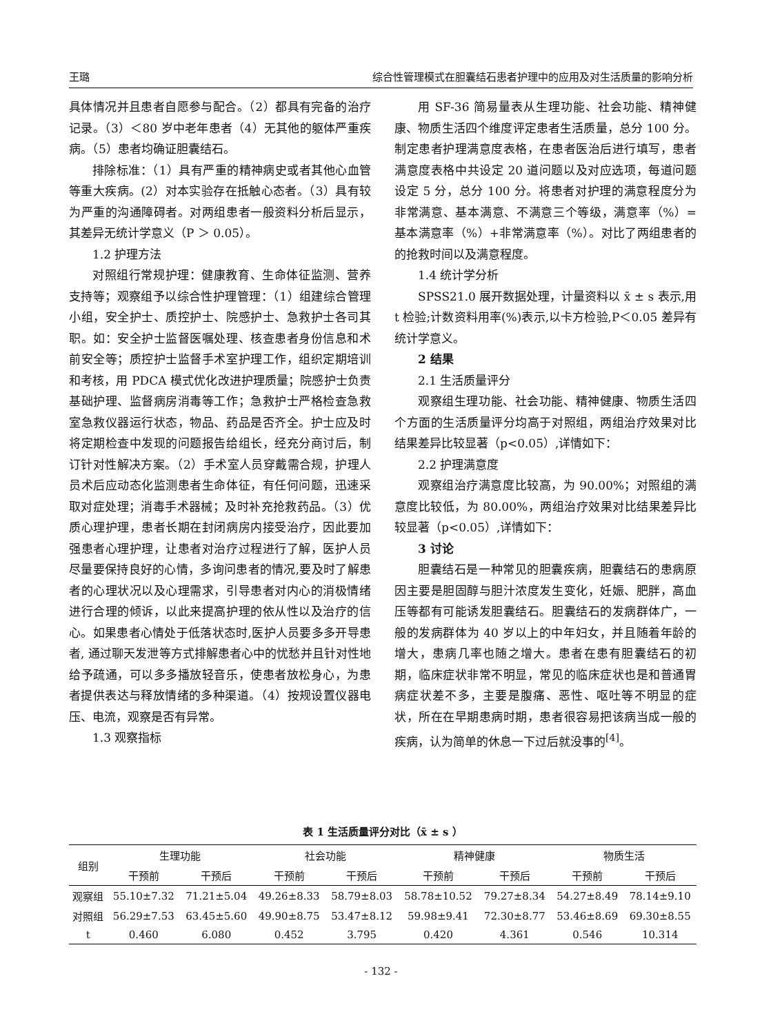王璐 综合性管理模式在胆囊结石患者护理中的应用及对生活质量的影响分析
具体情况并且患者自愿参与配合。（2）都具有完备的治疗记录。（3）＜80 岁中老年患者（4）无其他的躯体严重疾病。（5）患者均确证胆囊结石。
排除标准：（1）具有严重的精神病史或者其他心血管等重大疾病。(2）对本实验存在抵触心态者。（3）具有较为严重的沟通障碍者。对两组患者一般资料分析后显示，其差异无统计学意义（P ＞ 0.05）。
1.2 护理方法
对照组行常规护理：健康教育、生命体征监测、营养支持等；观察组予以综合性护理管理：（1）组建综合管理小组，安全护士、质控护士、院感护士、急救护士各司其职。如：安全护士监督医嘱处理、核查患者身份信息和术前安全等；质控护士监督手术室护理工作，组织定期培训和考核，用 PDCA 模式优化改进护理质量；院感护士负责基础护理、监督病房消毒等工作；急救护士严格检查急救室急救仪器运行状态，物品、药品是否齐全。护士应及时将定期检查中发现的问题报告给组长，经充分商讨后，制订针对性解决方案。（2）手术室人员穿戴需合规，护理人员术后应动态化监测患者生命体征，有任何问题，迅速采取对症处理；消毒手术器械；及时补充抢救药品。（3）优质心理护理，患者长期在封闭病房内接受治疗，因此要加强患者心理护理，让患者对治疗过程进行了解，医护人员尽量要保持良好的心情，多询问患者的情况,要及时了解患者的心理状况以及心理需求，引导患者对内心的消极情绪进行合理的倾诉，以此来提高护理的依从性以及治疗的信心。如果患者心情处于低落状态时,医护人员要多多开导患者, 通过聊天发泄等方式排解患者心中的忧愁并且针对性地给予疏通，可以多多播放轻音乐，使患者放松身心，为患者提供表达与释放情绪的多种渠道。（4）按规设置仪器电压、电流，观察是否有异常。
1.3 观察指标
用 SF-36 简易量表从生理功能、社会功能、精神健康、物质生活四个维度评定患者生活质量，总分 100 分。制定患者护理满意度表格，在患者医治后进行填写，患者满意度表格中共设定 20 道问题以及对应选项，每道问题设定 5 分，总分 100 分。将患者对护理的满意程度分为非常满意、基本满意、不满意三个等级，满意率（%）=基本满意率（%）+非常满意率（%）。对比了两组患者的的抢救时间以及满意程度。
1.4 统计学分析
SPSS21.0 展开数据处理，计量资料以 x̄ ± s 表示,用 t 检验;计数资料用率(%)表示,以卡方检验,P＜0.05 差异有统计学意义。
2 结果
2.1 生活质量评分
观察组生理功能、社会功能、精神健康、物质生活四个方面的生活质量评分均高于对照组，两组治疗效果对比结果差异比较显著（p<0.05）,详情如下：
2.2 护理满意度
观察组治疗满意度比较高，为 90.00%；对照组的满意度比较低，为 80.00%，两组治疗效果对比结果差异比较显著（p<0.05）,详情如下：
3 讨论
胆囊结石是一种常见的胆囊疾病，胆囊结石的患病原因主要是胆固醇与胆汁浓度发生变化，妊娠、肥胖，高血压等都有可能诱发胆囊结石。胆囊结石的发病群体广，一般的发病群体为 40 岁以上的中年妇女，并且随着年龄的增大，患病几率也随之增大。患者在患有胆囊结石的初期，临床症状非常不明显，常见的临床症状也是和普通胃病症状差不多，主要是腹痛、恶性、呕吐等不明显的症状，所在在早期患病时期，患者很容易把该病当成一般的疾病，认为简单的休息一下过后就没事的<sup>[4]</sup>。
表 1 生活质量评分对比（x̄ ± s ）
| 组别 | 生理功能 | | 社会功能 | | 精神健康 | | 物质生活 | |
| --- | --- | --- | --- | --- | --- | --- | --- | --- |
| | 干预前 | 干预后 | 干预前 | 干预后 | 干预前 | 干预后 | 干预前 | 干预后 |
| 观察组 | 55.10±7.32 | 71.21±5.04 | 49.26±8.33 | 58.79±8.03 | 58.78±10.52 | 79.27±8.34 | 54.27±8.49 | 78.14±9.10 |
| 对照组 | 56.29±7.53 | 63.45±5.60 | 49.90±8.75 | 53.47±8.12 | 59.98±9.41 | 72.30±8.77 | 53.46±8.69 | 69.30±8.55 |
| t | 0.460 | 6.080 | 0.452 | 3.795 | 0.420 | 4.361 | 0.546 | 10.314 |
- 132 -